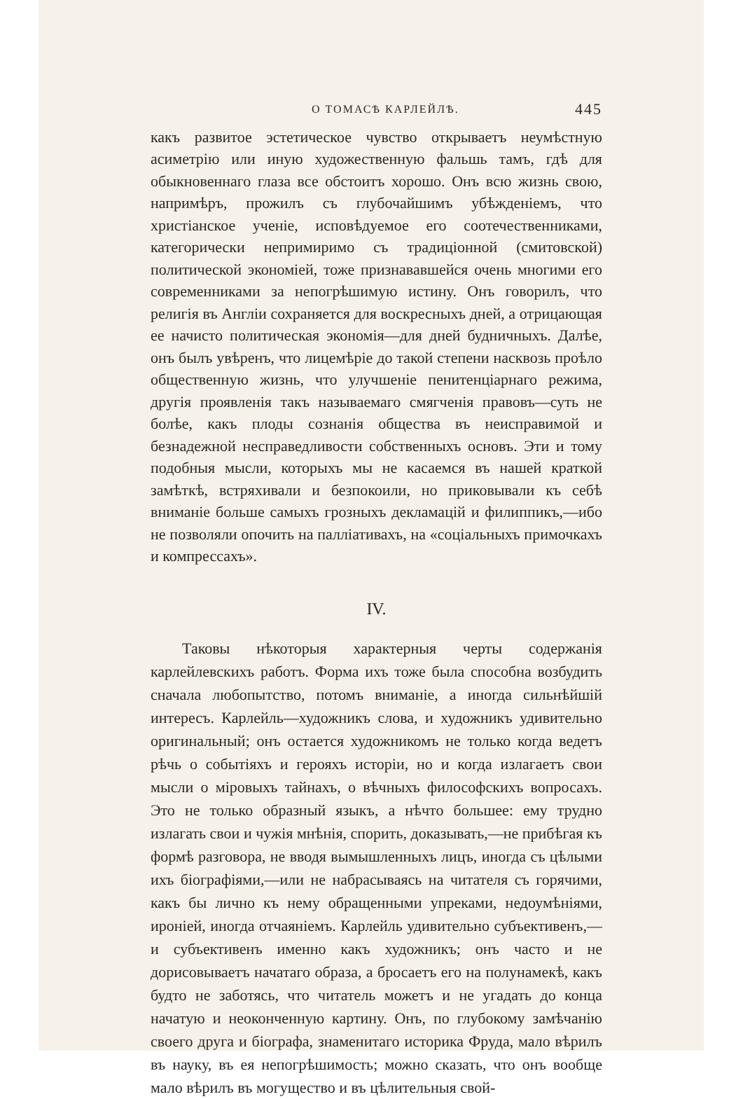О ТОМАСѢ КАРЛЕЙЛѢ. 445
какъ развитое эстетическое чувство открываетъ неумѣстную асиметрію или иную художественную фальшь тамъ, гдѣ для обыкновеннаго глаза все обстоитъ хорошо. Онъ всю жизнь свою, напримѣръ, прожилъ съ глубочайшимъ убѣжденіемъ, что христіанское ученіе, исповѣдуемое его соотечественниками, категорически непримиримо съ традиціонной (смитовской) политической экономіей, тоже признававшейся очень многими его современниками за непогрѣшимую истину. Онъ говорилъ, что религія въ Англіи сохраняется для воскресныхъ дней, а отрицающая ее начисто политическая экономія—для дней будничныхъ. Далѣе, онъ былъ увѣренъ, что лицемѣріе до такой степени насквозь проѣло общественную жизнь, что улучшеніе пенитенціарнаго режима, другія проявленія такъ называемаго смягченія правовъ—суть не болѣе, какъ плоды сознанія общества въ неисправимой и безнадежной несправедливости собственныхъ основъ. Эти и тому подобныя мысли, которыхъ мы не касаемся въ нашей краткой замѣткѣ, встряхивали и безпокоили, но приковывали къ себѣ вниманіе больше самыхъ грозныхъ декламацій и филиппикъ,—ибо не позволяли опочить на палліативахъ, на «соціальныхъ примочкахъ и компрессахъ».
IV.
Таковы нѣкоторыя характерныя черты содержанія карлейлевскихъ работъ. Форма ихъ тоже была способна возбудить сначала любопытство, потомъ вниманіе, а иногда сильнѣйшій интересъ. Карлейль—художникъ слова, и художникъ удивительно оригинальный; онъ остается художникомъ не только когда ведетъ рѣчь о событіяхъ и герояхъ исторіи, но и когда излагаетъ свои мысли о міровыхъ тайнахъ, о вѣчныхъ философскихъ вопросахъ. Это не только образный языкъ, а нѣчто большее: ему трудно излагать свои и чужія мнѣнія, спорить, доказывать,—не прибѣгая къ формѣ разговора, не вводя вымышленныхъ лицъ, иногда съ цѣлыми ихъ біографіями,—или не набрасываясь на читателя съ горячими, какъ бы лично къ нему обращенными упреками, недоумѣніями, ироніей, иногда отчаяніемъ. Карлейль удивительно субъективенъ,—и субъективенъ именно какъ художникъ; онъ часто и не дорисовываетъ начатаго образа, а бросаетъ его на полунамекѣ, какъ будто не заботясь, что читатель можетъ и не угадать до конца начатую и неоконченную картину. Онъ, по глубокому замѣчанію своего друга и біографа, знаменитаго историка Фруда, мало вѣрилъ въ науку, въ ея непогрѣшимость; можно сказать, что онъ вообще мало вѣрилъ въ могущество и въ цѣлительныя свой-